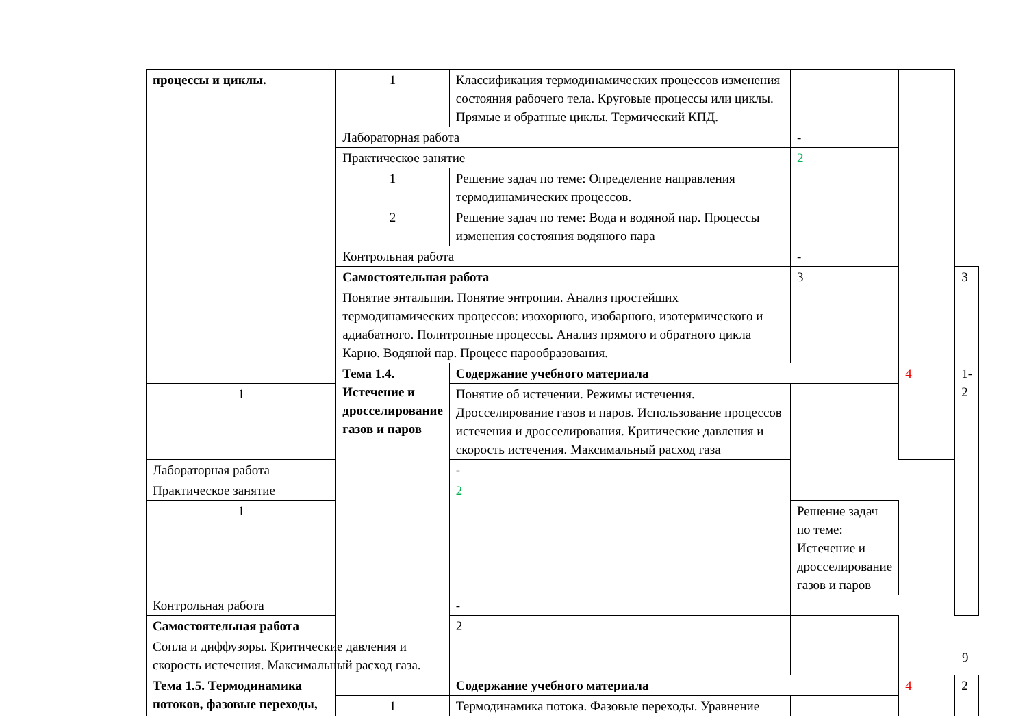| процессы и циклы. | 1 | Классификация термодинамических процессов изменения состояния рабочего тела. Круговые процессы или циклы. Прямые и обратные циклы. Термический КПД. | | | |
| | Лабораторная работа | | - | | |
| | Практическое занятие | | 2 | | |
| | 1 | Решение задач по теме: Определение направления термодинамических процессов. | | | |
| | 2 | Решение задач по теме: Вода и водяной пар. Процессы изменения состояния водяного пара | | | |
| | Контрольная работа | | - | | |
| | Самостоятельная работа | | 3 | | 3 |
| | Понятие энтальпии. Понятие энтропии. Анализ простейших термодинамических процессов: изохорного, изобарного, изотермического и адиабатного. Политропные процессы. Анализ прямого и обратного цикла Карно. Водяной пар. Процесс парообразования. | | | | |
| | Тема 1.4. Истечение и дросселирование газов и паров | Содержание учебного материала | | 4 | 1-2 |
| 1 | | Понятие об истечении. Режимы истечения. Дросселирование газов и паров. Использование процессов истечения и дросселирования. Критические давления и скорость истечения. Максимальный расход газа | | | |
| Лабораторная работа | | - | | | |
| Практическое занятие | | 2 | | | |
| 1 | | | Решение задач по теме: Истечение и дросселирование газов и паров | | |
| Контрольная работа | | - | | | |
| Самостоятельная работа | | 2 | | | |
| Сопла и диффузоры. Критические давления и скорость истечения. Максимальный расход газа. | | | | | |
| Тема 1.5. Термодинамика потоков, фазовые переходы, | | Содержание учебного материала | | 4 | 2 |
| | 1 | Термодинамика потока. Фазовые переходы. Уравнение | | | |
9